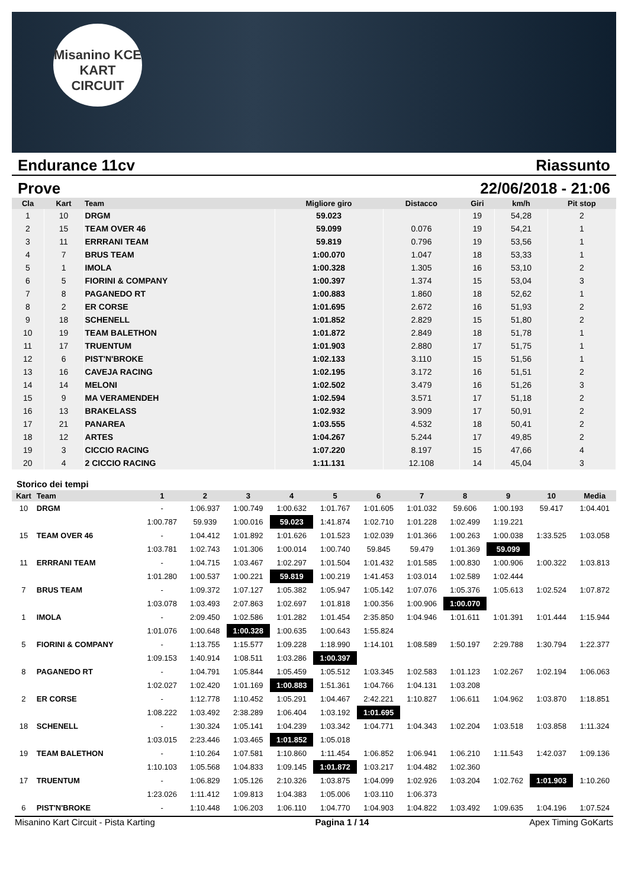Misanino KCE KART CIRCUIT
Endurance 11cv Riassunto
Prove 22/06/2018 - 21:06
| Cla | Kart | Team | Migliore giro | Distacco | Giri | km/h | Pit stop |
| --- | --- | --- | --- | --- | --- | --- | --- |
| 1 | 10 | DRGM | 59.023 | | 19 | 54,28 | 2 |
| 2 | 15 | TEAM OVER 46 | 59.099 | 0.076 | 19 | 54,21 | 1 |
| 3 | 11 | ERRRANI TEAM | 59.819 | 0.796 | 19 | 53,56 | 1 |
| 4 | 7 | BRUS TEAM | 1:00.070 | 1.047 | 18 | 53,33 | 1 |
| 5 | 1 | IMOLA | 1:00.328 | 1.305 | 16 | 53,10 | 2 |
| 6 | 5 | FIORINI & COMPANY | 1:00.397 | 1.374 | 15 | 53,04 | 3 |
| 7 | 8 | PAGANEDO RT | 1:00.883 | 1.860 | 18 | 52,62 | 1 |
| 8 | 2 | ER CORSE | 1:01.695 | 2.672 | 16 | 51,93 | 2 |
| 9 | 18 | SCHENELL | 1:01.852 | 2.829 | 15 | 51,80 | 2 |
| 10 | 19 | TEAM BALETHON | 1:01.872 | 2.849 | 18 | 51,78 | 1 |
| 11 | 17 | TRUENTUM | 1:01.903 | 2.880 | 17 | 51,75 | 1 |
| 12 | 6 | PIST'N'BROKE | 1:02.133 | 3.110 | 15 | 51,56 | 1 |
| 13 | 16 | CAVEJA RACING | 1:02.195 | 3.172 | 16 | 51,51 | 2 |
| 14 | 14 | MELONI | 1:02.502 | 3.479 | 16 | 51,26 | 3 |
| 15 | 9 | MA VERAMENDEH | 1:02.594 | 3.571 | 17 | 51,18 | 2 |
| 16 | 13 | BRAKELASS | 1:02.932 | 3.909 | 17 | 50,91 | 2 |
| 17 | 21 | PANAREA | 1:03.555 | 4.532 | 18 | 50,41 | 2 |
| 18 | 12 | ARTES | 1:04.267 | 5.244 | 17 | 49,85 | 2 |
| 19 | 3 | CICCIO RACING | 1:07.220 | 8.197 | 15 | 47,66 | 4 |
| 20 | 4 | 2 CICCIO RACING | 1:11.131 | 12.108 | 14 | 45,04 | 3 |
Storico dei tempi
| Kart | Team | 1 | 2 | 3 | 4 | 5 | 6 | 7 | 8 | 9 | 10 | Media |
| --- | --- | --- | --- | --- | --- | --- | --- | --- | --- | --- | --- | --- |
| 10 | DRGM | - | 1:06.937 | 1:00.749 | 1:00.632 | 1:01.767 | 1:01.605 | 1:01.032 | 59.606 | 1:00.193 | 59.417 | 1:04.401 |
| | | 1:00.787 | 59.939 | 1:00.016 | 59.023 | 1:41.874 | 1:02.710 | 1:01.228 | 1:02.499 | 1:19.221 | | |
| 15 | TEAM OVER 46 | - | 1:04.412 | 1:01.892 | 1:01.626 | 1:01.523 | 1:02.039 | 1:01.366 | 1:00.263 | 1:00.038 | 1:33.525 | 1:03.058 |
| | | 1:03.781 | 1:02.743 | 1:01.306 | 1:00.014 | 1:00.740 | 59.845 | 59.479 | 1:01.369 | 59.099 | | |
| 11 | ERRRANI TEAM | - | 1:04.715 | 1:03.467 | 1:02.297 | 1:01.504 | 1:01.432 | 1:01.585 | 1:00.830 | 1:00.906 | 1:00.322 | 1:03.813 |
| | | 1:01.280 | 1:00.537 | 1:00.221 | 59.819 | 1:00.219 | 1:41.453 | 1:03.014 | 1:02.589 | 1:02.444 | | |
| 7 | BRUS TEAM | - | 1:09.372 | 1:07.127 | 1:05.382 | 1:05.947 | 1:05.142 | 1:07.076 | 1:05.376 | 1:05.613 | 1:02.524 | 1:07.872 |
| | | 1:03.078 | 1:03.493 | 2:07.863 | 1:02.697 | 1:01.818 | 1:00.356 | 1:00.906 | 1:00.070 | | | |
| 1 | IMOLA | - | 2:09.450 | 1:02.586 | 1:01.282 | 1:01.454 | 2:35.850 | 1:04.946 | 1:01.611 | 1:01.391 | 1:01.444 | 1:15.944 |
| | | 1:01.076 | 1:00.648 | 1:00.328 | 1:00.635 | 1:00.643 | 1:55.824 | | | | | |
| 5 | FIORINI & COMPANY | - | 1:13.755 | 1:15.577 | 1:09.228 | 1:18.990 | 1:14.101 | 1:08.589 | 1:50.197 | 2:29.788 | 1:30.794 | 1:22.377 |
| | | 1:09.153 | 1:40.914 | 1:08.511 | 1:03.286 | 1:00.397 | | | | | | |
| 8 | PAGANEDO RT | - | 1:04.791 | 1:05.844 | 1:05.459 | 1:05.512 | 1:03.345 | 1:02.583 | 1:01.123 | 1:02.267 | 1:02.194 | 1:06.063 |
| | | 1:02.027 | 1:02.420 | 1:01.169 | 1:00.883 | 1:51.361 | 1:04.766 | 1:04.131 | 1:03.208 | | | |
| 2 | ER CORSE | - | 1:12.778 | 1:10.452 | 1:05.291 | 1:04.467 | 2:42.221 | 1:10.827 | 1:06.611 | 1:04.962 | 1:03.870 | 1:18.851 |
| | | 1:08.222 | 1:03.492 | 2:38.289 | 1:06.404 | 1:03.192 | 1:01.695 | | | | | |
| 18 | SCHENELL | - | 1:30.324 | 1:05.141 | 1:04.239 | 1:03.342 | 1:04.771 | 1:04.343 | 1:02.204 | 1:03.518 | 1:03.858 | 1:11.324 |
| | | 1:03.015 | 2:23.446 | 1:03.465 | 1:01.852 | 1:05.018 | | | | | | |
| 19 | TEAM BALETHON | - | 1:10.264 | 1:07.581 | 1:10.860 | 1:11.454 | 1:06.852 | 1:06.941 | 1:06.210 | 1:11.543 | 1:42.037 | 1:09.136 |
| | | 1:10.103 | 1:05.568 | 1:04.833 | 1:09.145 | 1:01.872 | 1:03.217 | 1:04.482 | 1:02.360 | | | |
| 17 | TRUENTUM | - | 1:06.829 | 1:05.126 | 2:10.326 | 1:03.875 | 1:04.099 | 1:02.926 | 1:03.204 | 1:02.762 | 1:01.903 | 1:10.260 |
| | | 1:23.026 | 1:11.412 | 1:09.813 | 1:04.383 | 1:05.006 | 1:03.110 | 1:06.373 | | | | |
| 6 | PIST'N'BROKE | - | 1:10.448 | 1:06.203 | 1:06.110 | 1:04.770 | 1:04.903 | 1:04.822 | 1:03.492 | 1:09.635 | 1:04.196 | 1:07.524 |
Misanino Kart Circuit - Pista Karting Pagina 1 / 14 Apex Timing GoKarts